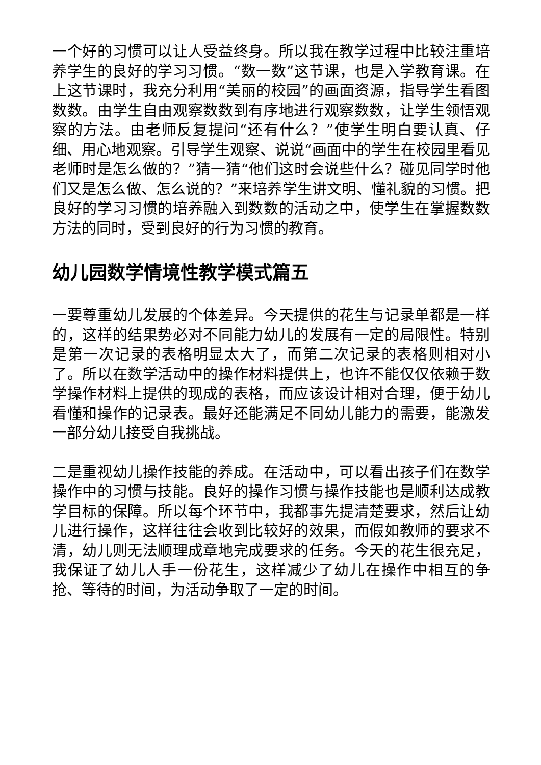一个好的习惯可以让人受益终身。所以我在教学过程中比较注重培养学生的良好的学习习惯。“数一数”这节课，也是入学教育课。在上这节课时，我充分利用“美丽的校园”的画面资源，指导学生看图数数。由学生自由观察数数到有序地进行观察数数，让学生领悟观察的方法。由老师反复提问“还有什么？”使学生明白要认真、仔细、用心地观察。引导学生观察、说说“画面中的学生在校园里看见老师时是怎么做的？”猜一猜“他们这时会说些什么？碰见同学时他们又是怎么做、怎么说的？”来培养学生讲文明、懂礼貌的习惯。把良好的学习习惯的培养融入到数数的活动之中，使学生在掌握数数方法的同时，受到良好的行为习惯的教育。
幼儿园数学情境性教学模式篇五
一要尊重幼儿发展的个体差异。今天提供的花生与记录单都是一样的，这样的结果势必对不同能力幼儿的发展有一定的局限性。特别是第一次记录的表格明显太大了，而第二次记录的表格则相对小了。所以在数学活动中的操作材料提供上，也许不能仅仅依赖于数学操作材料上提供的现成的表格，而应该设计相对合理，便于幼儿看懂和操作的记录表。最好还能满足不同幼儿能力的需要，能激发一部分幼儿接受自我挑战。
二是重视幼儿操作技能的养成。在活动中，可以看出孩子们在数学操作中的习惯与技能。良好的操作习惯与操作技能也是顺利达成教学目标的保障。所以每个环节中，我都事先提清楚要求，然后让幼儿进行操作，这样往往会收到比较好的效果，而假如教师的要求不清，幼儿则无法顺理成章地完成要求的任务。今天的花生很充足，我保证了幼儿人手一份花生，这样减少了幼儿在操作中相互的争抢、等待的时间，为活动争取了一定的时间。